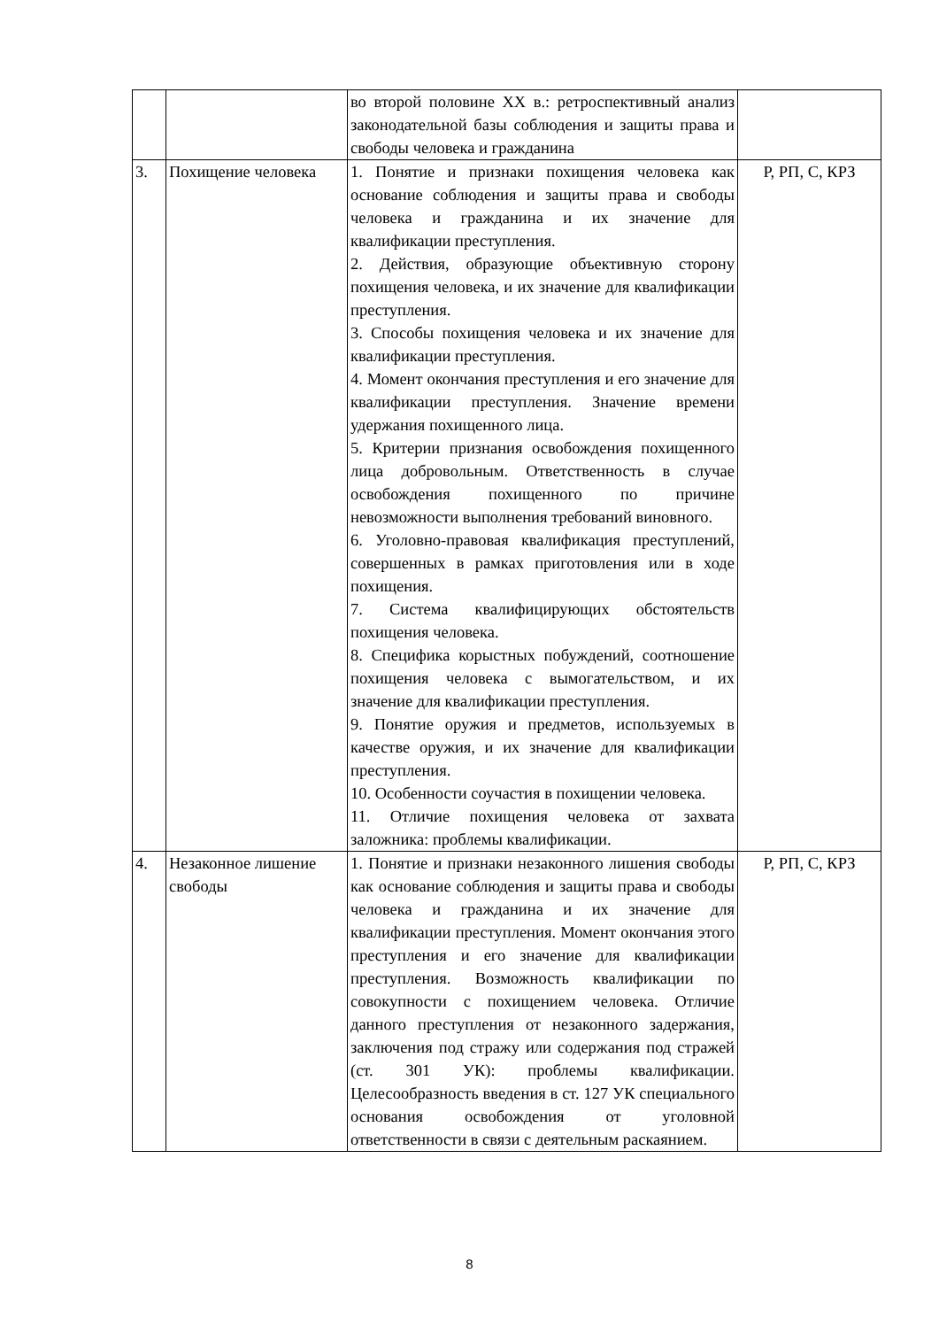| | | во второй половине XX в.: ретроспективный анализ законодательной базы соблюдения и защиты права и свободы человека и гражданина | |
| 3. | Похищение человека | 1. Понятие и признаки похищения человека как основание соблюдения и защиты права и свободы человека и гражданина и их значение для квалификации преступления. 2. Действия, образующие объективную сторону похищения человека, и их значение для квалификации преступления. 3. Способы похищения человека и их значение для квалификации преступления. 4. Момент окончания преступления и его значение для квалификации преступления. Значение времени удержания похищенного лица. 5. Критерии признания освобождения похищенного лица добровольным. Ответственность в случае освобождения похищенного по причине невозможности выполнения требований виновного. 6. Уголовно-правовая квалификация преступлений, совершенных в рамках приготовления или в ходе похищения. 7. Система квалифицирующих обстоятельств похищения человека. 8. Специфика корыстных побуждений, соотношение похищения человека с вымогательством, и их значение для квалификации преступления. 9. Понятие оружия и предметов, используемых в качестве оружия, и их значение для квалификации преступления. 10. Особенности соучастия в похищении человека. 11. Отличие похищения человека от захвата заложника: проблемы квалификации. | Р, РП, С, КРЗ |
| 4. | Незаконное лишение свободы | 1. Понятие и признаки незаконного лишения свободы как основание соблюдения и защиты права и свободы человека и гражданина и их значение для квалификации преступления. Момент окончания этого преступления и его значение для квалификации преступления. Возможность квалификации по совокупности с похищением человека. Отличие данного преступления от незаконного задержания, заключения под стражу или содержания под стражей (ст. 301 УК): проблемы квалификации. Целесообразность введения в ст. 127 УК специального основания освобождения от уголовной ответственности в связи с деятельным раскаянием. | Р, РП, С, КРЗ |
8